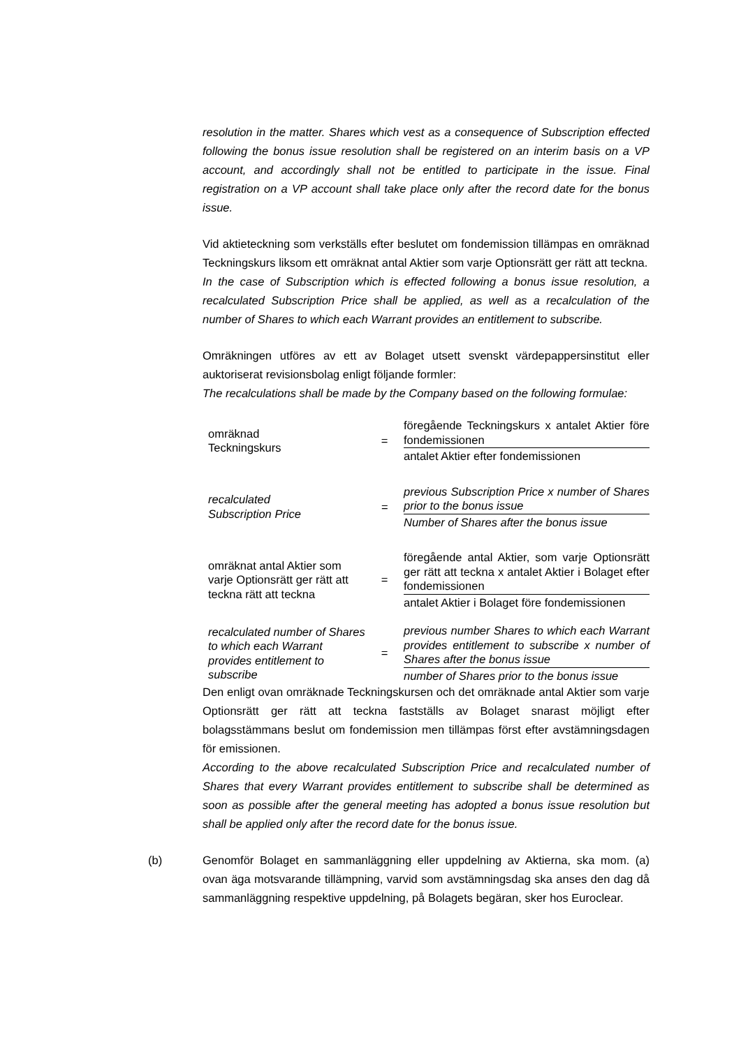resolution in the matter. Shares which vest as a consequence of Subscription effected following the bonus issue resolution shall be registered on an interim basis on a VP account, and accordingly shall not be entitled to participate in the issue. Final registration on a VP account shall take place only after the record date for the bonus issue.
Vid aktieteckning som verkställs efter beslutet om fondemission tillämpas en omräknad Teckningskurs liksom ett omräknat antal Aktier som varje Optionsrätt ger rätt att teckna.
In the case of Subscription which is effected following a bonus issue resolution, a recalculated Subscription Price shall be applied, as well as a recalculation of the number of Shares to which each Warrant provides an entitlement to subscribe.
Omräkningen utföres av ett av Bolaget utsett svenskt värdepappersinstitut eller auktoriserat revisionsbolag enligt följande formler:
The recalculations shall be made by the Company based on the following formulae:
| omräknad Teckningskurs | = | föregående Teckningskurs x antalet Aktier före fondemissionen |
| | | antalet Aktier efter fondemissionen |
| recalculated Subscription Price | = | previous Subscription Price x number of Shares prior to the bonus issue |
| | | Number of Shares after the bonus issue |
| omräknat antal Aktier som varje Optionsrätt ger rätt att teckna rätt att teckna | = | föregående antal Aktier, som varje Optionsrätt ger rätt att teckna x antalet Aktier i Bolaget efter fondemissionen |
| | | antalet Aktier i Bolaget före fondemissionen |
| recalculated number of Shares to which each Warrant provides entitlement to subscribe | = | previous number Shares to which each Warrant provides entitlement to subscribe x number of Shares after the bonus issue |
| | | number of Shares prior to the bonus issue |
Den enligt ovan omräknade Teckningskursen och det omräknade antal Aktier som varje Optionsrätt ger rätt att teckna fastställs av Bolaget snarast möjligt efter bolagsstämmans beslut om fondemission men tillämpas först efter avstämningsdagen för emissionen.
According to the above recalculated Subscription Price and recalculated number of Shares that every Warrant provides entitlement to subscribe shall be determined as soon as possible after the general meeting has adopted a bonus issue resolution but shall be applied only after the record date for the bonus issue.
(b) Genomför Bolaget en sammanläggning eller uppdelning av Aktierna, ska mom. (a) ovan äga motsvarande tillämpning, varvid som avstämningsdag ska anses den dag då sammanläggning respektive uppdelning, på Bolagets begäran, sker hos Euroclear.